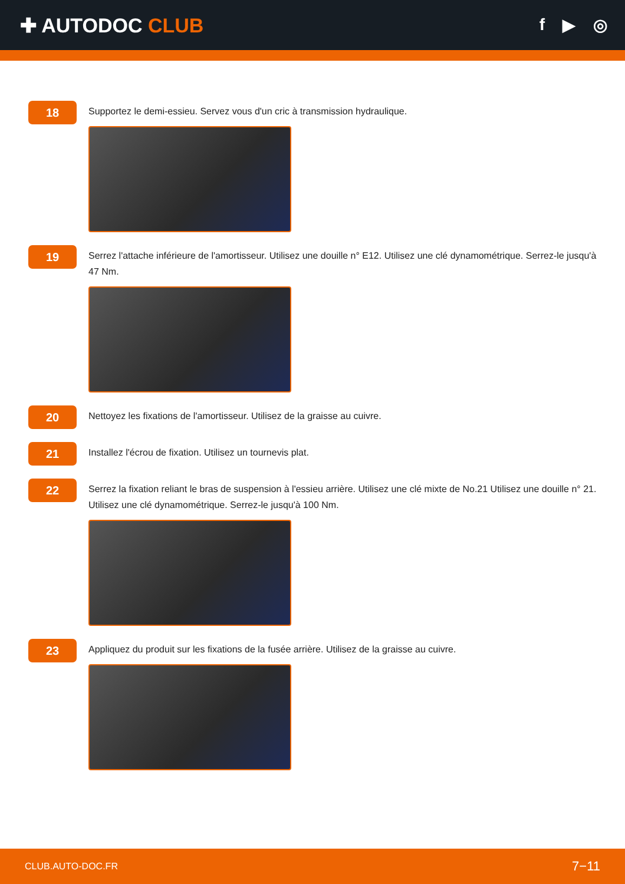✚ AUTODOC CLUB
f ▶ ◎
18
Supportez le demi-essieu. Servez vous d'un cric à transmission hydraulique.
19
Serrez l'attache inférieure de l'amortisseur. Utilisez une douille n° E12. Utilisez une clé dynamométrique. Serrez-le jusqu'à 47 Nm.
20
Nettoyez les fixations de l'amortisseur. Utilisez de la graisse au cuivre.
21
Installez l'écrou de fixation. Utilisez un tournevis plat.
22
Serrez la fixation reliant le bras de suspension à l'essieu arrière. Utilisez une clé mixte de No.21 Utilisez une douille n° 21. Utilisez une clé dynamométrique. Serrez-le jusqu'à 100 Nm.
23
Appliquez du produit sur les fixations de la fusée arrière. Utilisez de la graisse au cuivre.
CLUB.AUTO-DOC.FR 7−11